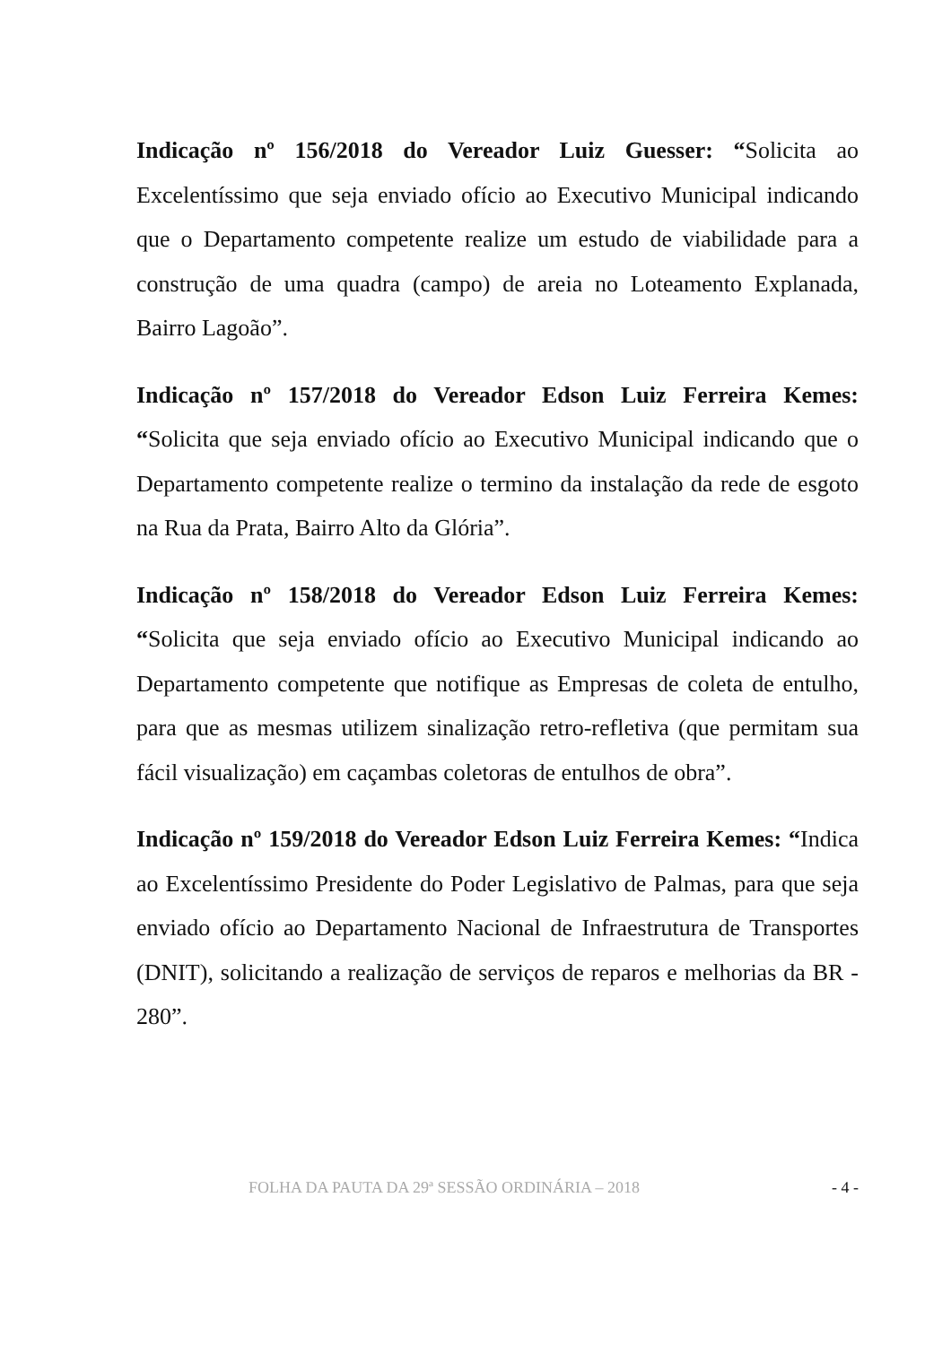Indicação nº 156/2018 do Vereador Luiz Guesser: “Solicita ao Excelentíssimo que seja enviado ofício ao Executivo Municipal indicando que o Departamento competente realize um estudo de viabilidade para a construção de uma quadra (campo) de areia no Loteamento Explanada, Bairro Lagoão”.
Indicação nº 157/2018 do Vereador Edson Luiz Ferreira Kemes: “Solicita que seja enviado ofício ao Executivo Municipal indicando que o Departamento competente realize o termino da instalação da rede de esgoto na Rua da Prata, Bairro Alto da Glória”.
Indicação nº 158/2018 do Vereador Edson Luiz Ferreira Kemes: “Solicita que seja enviado ofício ao Executivo Municipal indicando ao Departamento competente que notifique as Empresas de coleta de entulho, para que as mesmas utilizem sinalização retro-refletiva (que permitam sua fácil visualização) em caçambas coletoras de entulhos de obra”.
Indicação nº 159/2018 do Vereador Edson Luiz Ferreira Kemes: “Indica ao Excelentíssimo Presidente do Poder Legislativo de Palmas, para que seja enviado ofício ao Departamento Nacional de Infraestrutura de Transportes (DNIT), solicitando a realização de serviços de reparos e melhorias da BR - 280”.
FOLHA DA PAUTA DA 29ª SESSÃO ORDINÁRIA – 2018 - 4 -